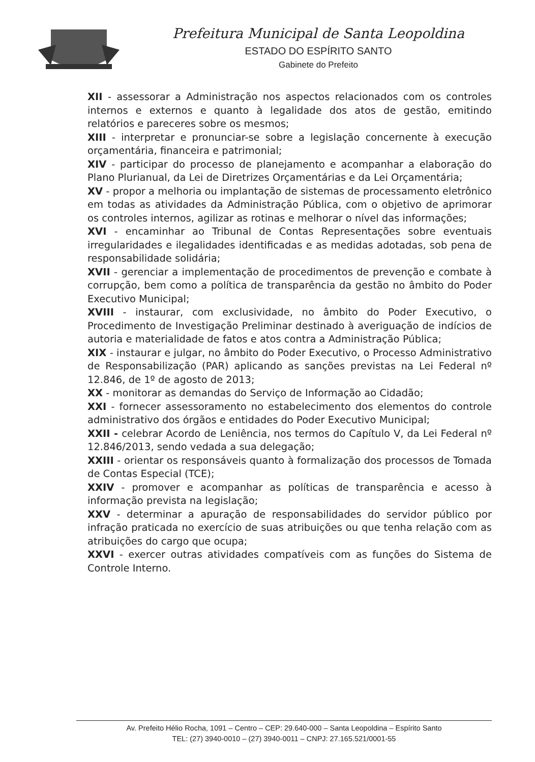Prefeitura Municipal de Santa Leopoldina
ESTADO DO ESPÍRITO SANTO
Gabinete do Prefeito
XII - assessorar a Administração nos aspectos relacionados com os controles internos e externos e quanto à legalidade dos atos de gestão, emitindo relatórios e pareceres sobre os mesmos;
XIII - interpretar e pronunciar-se sobre a legislação concernente à execução orçamentária, financeira e patrimonial;
XIV - participar do processo de planejamento e acompanhar a elaboração do Plano Plurianual, da Lei de Diretrizes Orçamentárias e da Lei Orçamentária;
XV - propor a melhoria ou implantação de sistemas de processamento eletrônico em todas as atividades da Administração Pública, com o objetivo de aprimorar os controles internos, agilizar as rotinas e melhorar o nível das informações;
XVI - encaminhar ao Tribunal de Contas Representações sobre eventuais irregularidades e ilegalidades identificadas e as medidas adotadas, sob pena de responsabilidade solidária;
XVII - gerenciar a implementação de procedimentos de prevenção e combate à corrupção, bem como a política de transparência da gestão no âmbito do Poder Executivo Municipal;
XVIII - instaurar, com exclusividade, no âmbito do Poder Executivo, o Procedimento de Investigação Preliminar destinado à averiguação de indícios de autoria e materialidade de fatos e atos contra a Administração Pública;
XIX - instaurar e julgar, no âmbito do Poder Executivo, o Processo Administrativo de Responsabilização (PAR) aplicando as sanções previstas na Lei Federal nº 12.846, de 1º de agosto de 2013;
XX - monitorar as demandas do Serviço de Informação ao Cidadão;
XXI - fornecer assessoramento no estabelecimento dos elementos do controle administrativo dos órgãos e entidades do Poder Executivo Municipal;
XXII - celebrar Acordo de Leniência, nos termos do Capítulo V, da Lei Federal nº 12.846/2013, sendo vedada a sua delegação;
XXIII - orientar os responsáveis quanto à formalização dos processos de Tomada de Contas Especial (TCE);
XXIV - promover e acompanhar as políticas de transparência e acesso à informação prevista na legislação;
XXV - determinar a apuração de responsabilidades do servidor público por infração praticada no exercício de suas atribuições ou que tenha relação com as atribuições do cargo que ocupa;
XXVI - exercer outras atividades compatíveis com as funções do Sistema de Controle Interno.
Av. Prefeito Hélio Rocha, 1091 – Centro – CEP: 29.640-000 – Santa Leopoldina – Espírito Santo
TEL: (27) 3940-0010 – (27) 3940-0011 – CNPJ: 27.165.521/0001-55